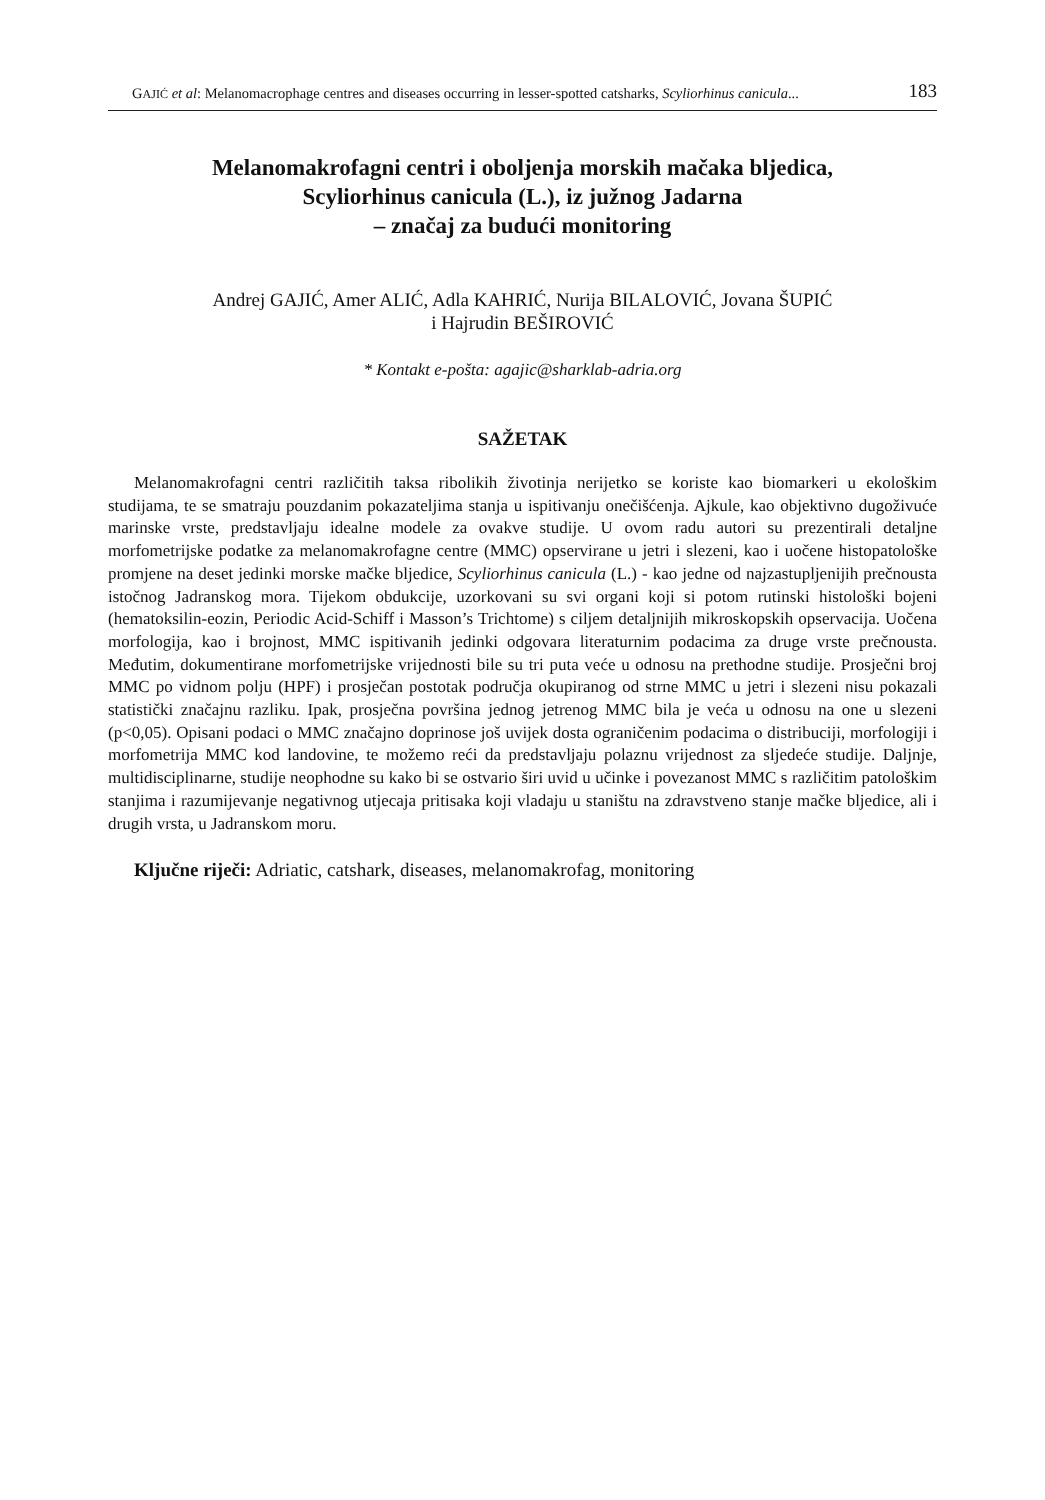GAJIĆ et al: Melanomacrophage centres and diseases occurring in lesser-spotted catsharks, Scyliorhinus canicula... 183
Melanomakrofagni centri i oboljenja morskih mačaka bljedica,
Scyliorhinus canicula (L.), iz južnog Jadarna
– značaj za budući monitoring
Andrej GAJIĆ, Amer ALIĆ, Adla KAHRIĆ, Nurija BILALOVIĆ, Jovana ŠUPIĆ
i Hajrudin BEŠIROVIĆ
* Kontakt e-pošta: agajic@sharklab-adria.org
SAŽETAK
Melanomakrofagni centri različitih taksa ribolikih životinja nerijetko se koriste kao biomarkeri u ekološkim studijama, te se smatraju pouzdanim pokazateljima stanja u ispitivanju onečišćenja. Ajkule, kao objektivno dugoživuće marinske vrste, predstavljaju idealne modele za ovakve studije. U ovom radu autori su prezentirali detaljne morfometrijske podatke za melanomakrofagne centre (MMC) opservirane u jetri i slezeni, kao i uočene histopatološke promjene na deset jedinki morske mačke bljedice, Scyliorhinus canicula (L.) - kao jedne od najzastupljenijih prečnousta istočnog Jadranskog mora. Tijekom obdukcije, uzorkovani su svi organi koji si potom rutinski histološki bojeni (hematoksilin-eozin, Periodic Acid-Schiff i Masson’s Trichtome) s ciljem detaljnijih mikroskopskih opservacija. Uočena morfologija, kao i brojnost, MMC ispitivanih jedinki odgovara literaturnim podacima za druge vrste prečnousta. Međutim, dokumentirane morfometrijske vrijednosti bile su tri puta veće u odnosu na prethodne studije. Prosječni broj MMC po vidnom polju (HPF) i prosječan postotak područja okupiranog od strne MMC u jetri i slezeni nisu pokazali statistički značajnu razliku. Ipak, prosječna površina jednog jetrenog MMC bila je veća u odnosu na one u slezeni (p<0,05). Opisani podaci o MMC značajno doprinose još uvijek dosta ograničenim podacima o distribuciji, morfologiji i morfometrija MMC kod landovine, te možemo reći da predstavljaju polaznu vrijednost za sljedeće studije. Daljnje, multidisciplinarne, studije neophodne su kako bi se ostvario širi uvid u učinke i povezanost MMC s različitim patološkim stanjima i razumijevanje negativnog utjecaja pritisaka koji vladaju u staništu na zdravstveno stanje mačke bljedice, ali i drugih vrsta, u Jadranskom moru.
Ključne riječi: Adriatic, catshark, diseases, melanomakrofag, monitoring